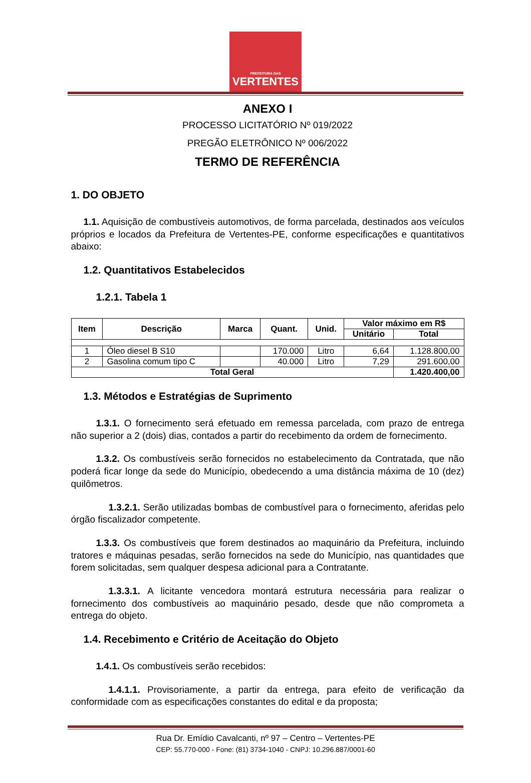PREFEITURA DAS
VERTENTES
ANEXO I
PROCESSO LICITATÓRIO Nº 019/2022
PREGÃO ELETRÔNICO Nº 006/2022
TERMO DE REFERÊNCIA
1. DO OBJETO
1.1. Aquisição de combustíveis automotivos, de forma parcelada, destinados aos veículos próprios e locados da Prefeitura de Vertentes-PE, conforme especificações e quantitativos abaixo:
1.2. Quantitativos Estabelecidos
1.2.1. Tabela 1
| Item | Descrição | Marca | Quant. | Unid. | Valor máximo em R$ | |
| --- | --- | --- | --- | --- | --- | --- |
| | | | | | Unitário | Total |
| 1 | Óleo diesel B S10 | | 170.000 | Litro | 6,64 | 1.128.800,00 |
| 2 | Gasolina comum tipo C | | 40.000 | Litro | 7,29 | 291.600,00 |
| Total Geral | | | | | | 1.420.400,00 |
1.3. Métodos e Estratégias de Suprimento
1.3.1. O fornecimento será efetuado em remessa parcelada, com prazo de entrega não superior a 2 (dois) dias, contados a partir do recebimento da ordem de fornecimento.
1.3.2. Os combustíveis serão fornecidos no estabelecimento da Contratada, que não poderá ficar longe da sede do Município, obedecendo a uma distância máxima de 10 (dez) quilômetros.
1.3.2.1. Serão utilizadas bombas de combustível para o fornecimento, aferidas pelo órgão fiscalizador competente.
1.3.3. Os combustíveis que forem destinados ao maquinário da Prefeitura, incluindo tratores e máquinas pesadas, serão fornecidos na sede do Município, nas quantidades que forem solicitadas, sem qualquer despesa adicional para a Contratante.
1.3.3.1. A licitante vencedora montará estrutura necessária para realizar o fornecimento dos combustíveis ao maquinário pesado, desde que não comprometa a entrega do objeto.
1.4. Recebimento e Critério de Aceitação do Objeto
1.4.1. Os combustíveis serão recebidos:
1.4.1.1. Provisoriamente, a partir da entrega, para efeito de verificação da conformidade com as especificações constantes do edital e da proposta;
Rua Dr. Emídio Cavalcanti, nº 97 – Centro – Vertentes-PE
CEP: 55.770-000 - Fone: (81) 3734-1040 - CNPJ: 10.296.887/0001-60